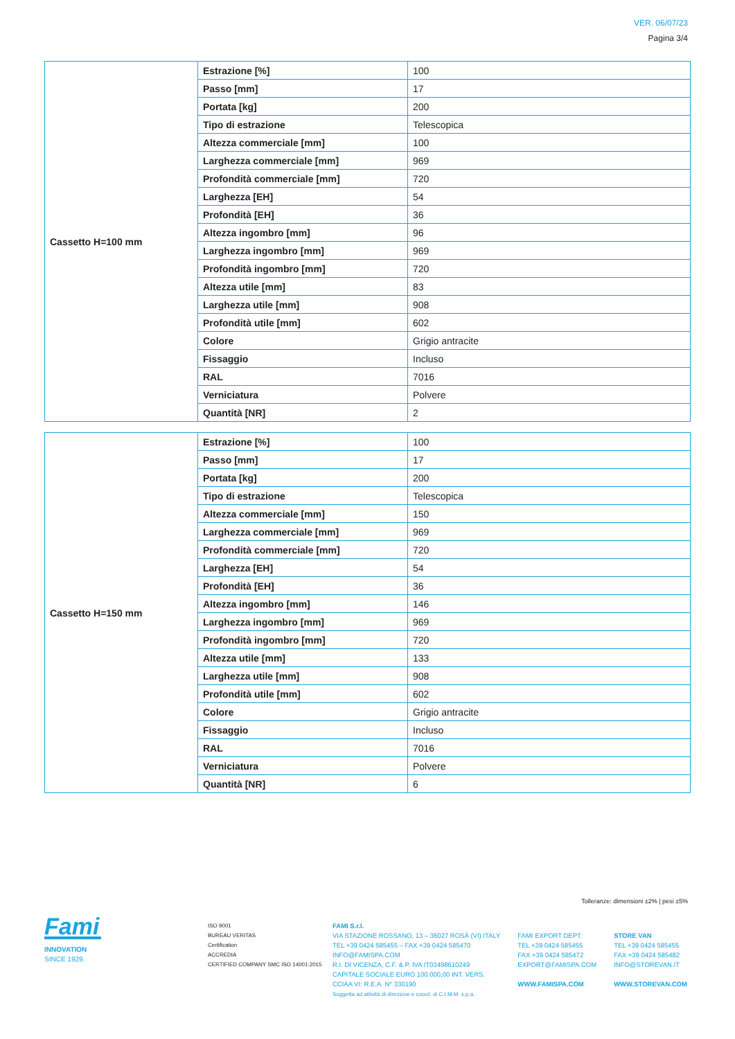VER. 06/07/23
Pagina 3/4
| Cassetto H=100 mm | Estrazione [%] | 100 |
| | Passo [mm] | 17 |
| | Portata [kg] | 200 |
| | Tipo di estrazione | Telescopica |
| | Altezza commerciale [mm] | 100 |
| | Larghezza commerciale [mm] | 969 |
| | Profondità commerciale [mm] | 720 |
| | Larghezza [EH] | 54 |
| | Profondità [EH] | 36 |
| | Altezza ingombro [mm] | 96 |
| | Larghezza ingombro [mm] | 969 |
| | Profondità ingombro [mm] | 720 |
| | Altezza utile [mm] | 83 |
| | Larghezza utile [mm] | 908 |
| | Profondità utile [mm] | 602 |
| | Colore | Grigio antracite |
| | Fissaggio | Incluso |
| | RAL | 7016 |
| | Verniciatura | Polvere |
| | Quantità [NR] | 2 |
| Cassetto H=150 mm | Estrazione [%] | 100 |
| | Passo [mm] | 17 |
| | Portata [kg] | 200 |
| | Tipo di estrazione | Telescopica |
| | Altezza commerciale [mm] | 150 |
| | Larghezza commerciale [mm] | 969 |
| | Profondità commerciale [mm] | 720 |
| | Larghezza [EH] | 54 |
| | Profondità [EH] | 36 |
| | Altezza ingombro [mm] | 146 |
| | Larghezza ingombro [mm] | 969 |
| | Profondità ingombro [mm] | 720 |
| | Altezza utile [mm] | 133 |
| | Larghezza utile [mm] | 908 |
| | Profondità utile [mm] | 602 |
| | Colore | Grigio antracite |
| | Fissaggio | Incluso |
| | RAL | 7016 |
| | Verniciatura | Polvere |
| | Quantità [NR] | 6 |
Tolleranze: dimensioni ±2% | pesi ±5%
Fami
INNOVATION
SINCE 1929.
ISO 9001
BUREAU VERITAS
Certification
ACCREDIA
CERTIFIED COMPANY SMC ISO 14001:2015
FAMI S.r.l.
VIA STAZIONE ROSSANO, 13 – 36027 ROSÀ (VI) ITALY
TEL +39 0424 585455 – FAX +39 0424 585470
INFO@FAMISPA.COM
R.I. DI VICENZA, C.F. & P. IVA IT03498610249
CAPITALE SOCIALE EURO 100.000,00 INT. VERS.
CCIAA VI: R.E.A. N° 330190
Soggetta ad attività di direzione e coord. di C.I.M.M. s.p.a.
FAMI EXPORT DEPT.
TEL +39 0424 585455
FAX +39 0424 585472
EXPORT@FAMISPA.COM
WWW.FAMISPA.COM
STORE VAN
TEL +39 0424 585455
FAX +39 0424 585482
INFO@STOREVAN.IT
WWW.STOREVAN.COM